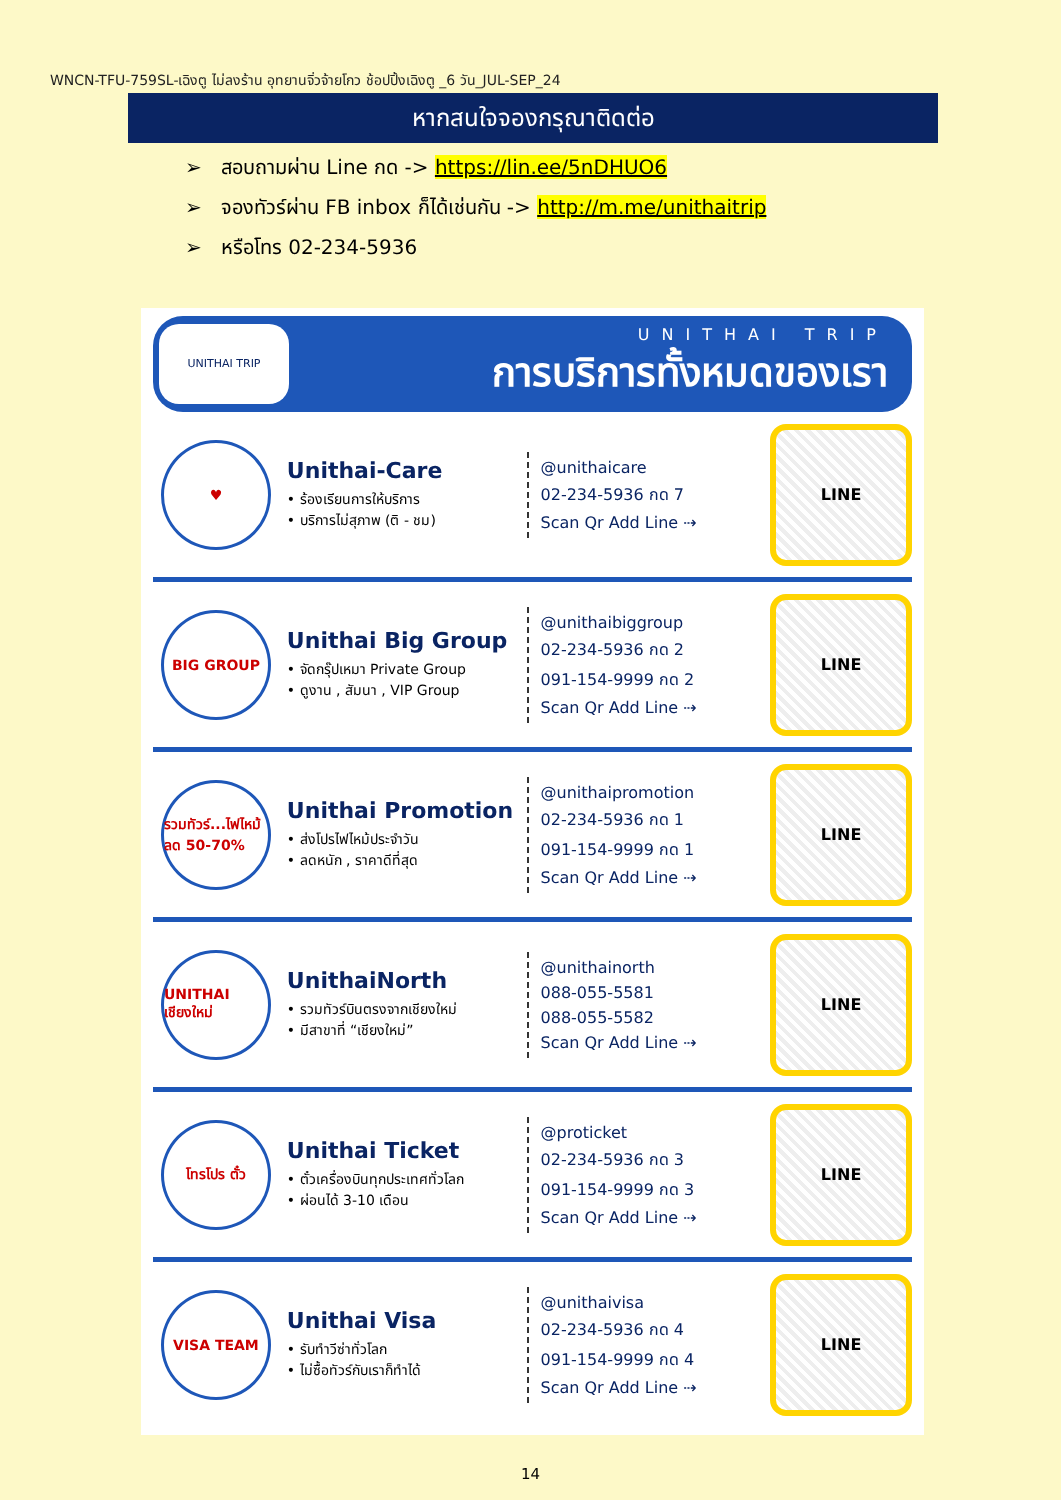WNCN-TFU-759SL-เฉิงตู ไม่ลงร้าน อุทยานจิ่วจ้ายโกว ช้อปปิ้งเฉิงตู _6 วัน_JUL-SEP_24
หากสนใจจองกรุณาติดต่อ
➢ สอบถามผ่าน Line กด -> https://lin.ee/5nDHUO6
➢ จองทัวร์ผ่าน FB inbox ก็ได้เช่นกัน -> http://m.me/unithaitrip
➢ หรือโทร 02-234-5936
UNITHAI TRIP
UNITHAI TRIP
การบริการทั้งหมดของเรา
♥
Unithai-Care
• ร้องเรียนการให้บริการ
• บริการไม่สุภาพ (ติ - ชม)
@unithaicare
02-234-5936 กด 7
Scan Qr Add Line ⇢
LINE
BIG GROUP
Unithai Big Group
• จัดกรุ๊ปเหมา Private Group
• ดูงาน , สัมนา , VIP Group
@unithaibiggroup
02-234-5936 กด 2
091-154-9999 กด 2
Scan Qr Add Line ⇢
LINE
รวมทัวร์...ไฟไหม้ ลด 50-70%
Unithai Promotion
• ส่งโปรไฟไหม้ประจำวัน
• ลดหนัก , ราคาดีที่สุด
@unithaipromotion
02-234-5936 กด 1
091-154-9999 กด 1
Scan Qr Add Line ⇢
LINE
UNITHAI เชียงใหม่
UnithaiNorth
• รวมทัวร์บินตรงจากเชียงใหม่
• มีสาขาที่ “เชียงใหม่”
@unithainorth
088-055-5581
088-055-5582
Scan Qr Add Line ⇢
LINE
โทรโปร ตั๋ว
Unithai Ticket
• ตั๋วเครื่องบินทุกประเทศทั่วโลก
• ผ่อนได้ 3-10 เดือน
@proticket
02-234-5936 กด 3
091-154-9999 กด 3
Scan Qr Add Line ⇢
LINE
VISA TEAM
Unithai Visa
• รับทำวีซ่าทั่วโลก
• ไม่ซื้อทัวร์กับเราก็ทำได้
@unithaivisa
02-234-5936 กด 4
091-154-9999 กด 4
Scan Qr Add Line ⇢
LINE
14